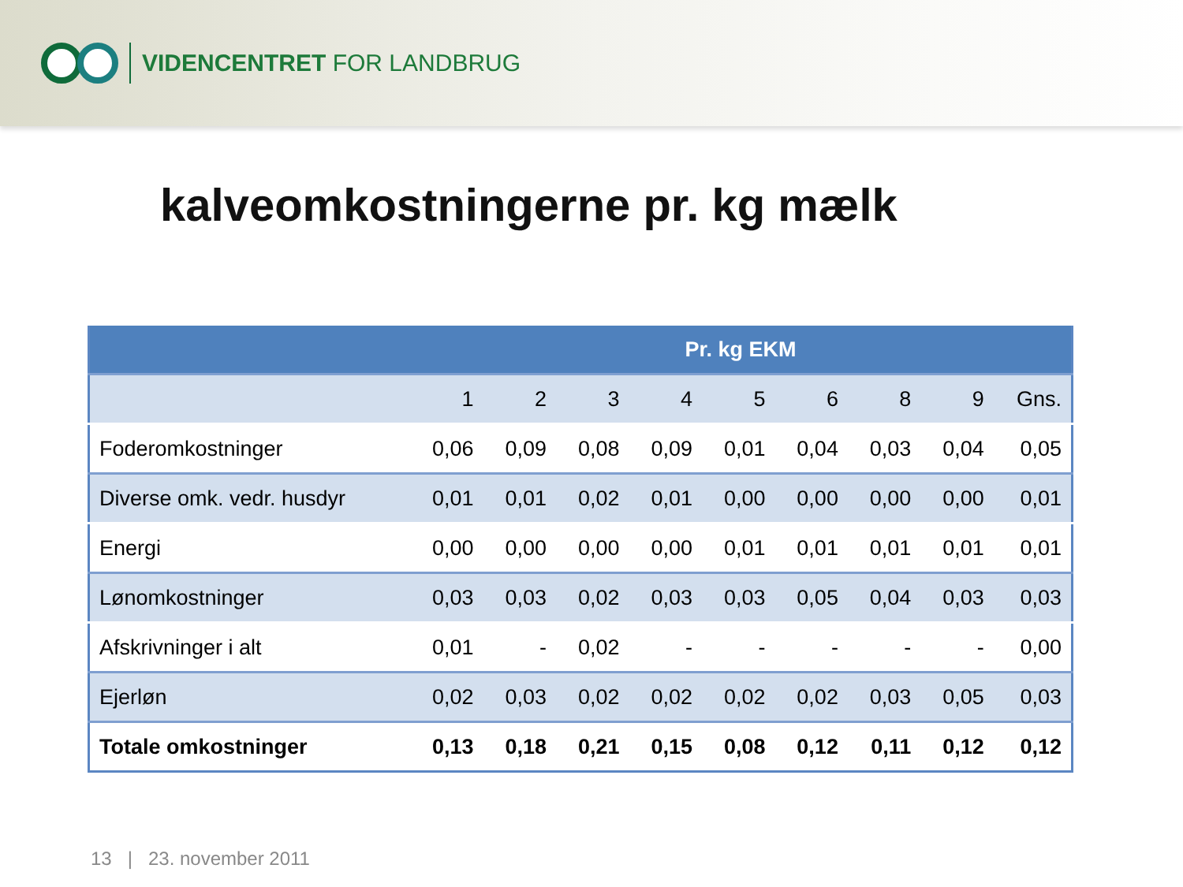VIDENCENTRET FOR LANDBRUG
kalveomkostningerne pr. kg mælk
| | Pr. kg EKM | | | | | | | | |
| --- | --- | --- | --- | --- | --- | --- | --- | --- | --- |
| | 1 | 2 | 3 | 4 | 5 | 6 | 8 | 9 | Gns. |
| Foderomkostninger | 0,06 | 0,09 | 0,08 | 0,09 | 0,01 | 0,04 | 0,03 | 0,04 | 0,05 |
| Diverse omk. vedr. husdyr | 0,01 | 0,01 | 0,02 | 0,01 | 0,00 | 0,00 | 0,00 | 0,00 | 0,01 |
| Energi | 0,00 | 0,00 | 0,00 | 0,00 | 0,01 | 0,01 | 0,01 | 0,01 | 0,01 |
| Lønomkostninger | 0,03 | 0,03 | 0,02 | 0,03 | 0,03 | 0,05 | 0,04 | 0,03 | 0,03 |
| Afskrivninger i alt | 0,01 | - | 0,02 | - | - | - | - | - | 0,00 |
| Ejerløn | 0,02 | 0,03 | 0,02 | 0,02 | 0,02 | 0,02 | 0,03 | 0,05 | 0,03 |
| Totale omkostninger | 0,13 | 0,18 | 0,21 | 0,15 | 0,08 | 0,12 | 0,11 | 0,12 | 0,12 |
13 | 23. november 2011